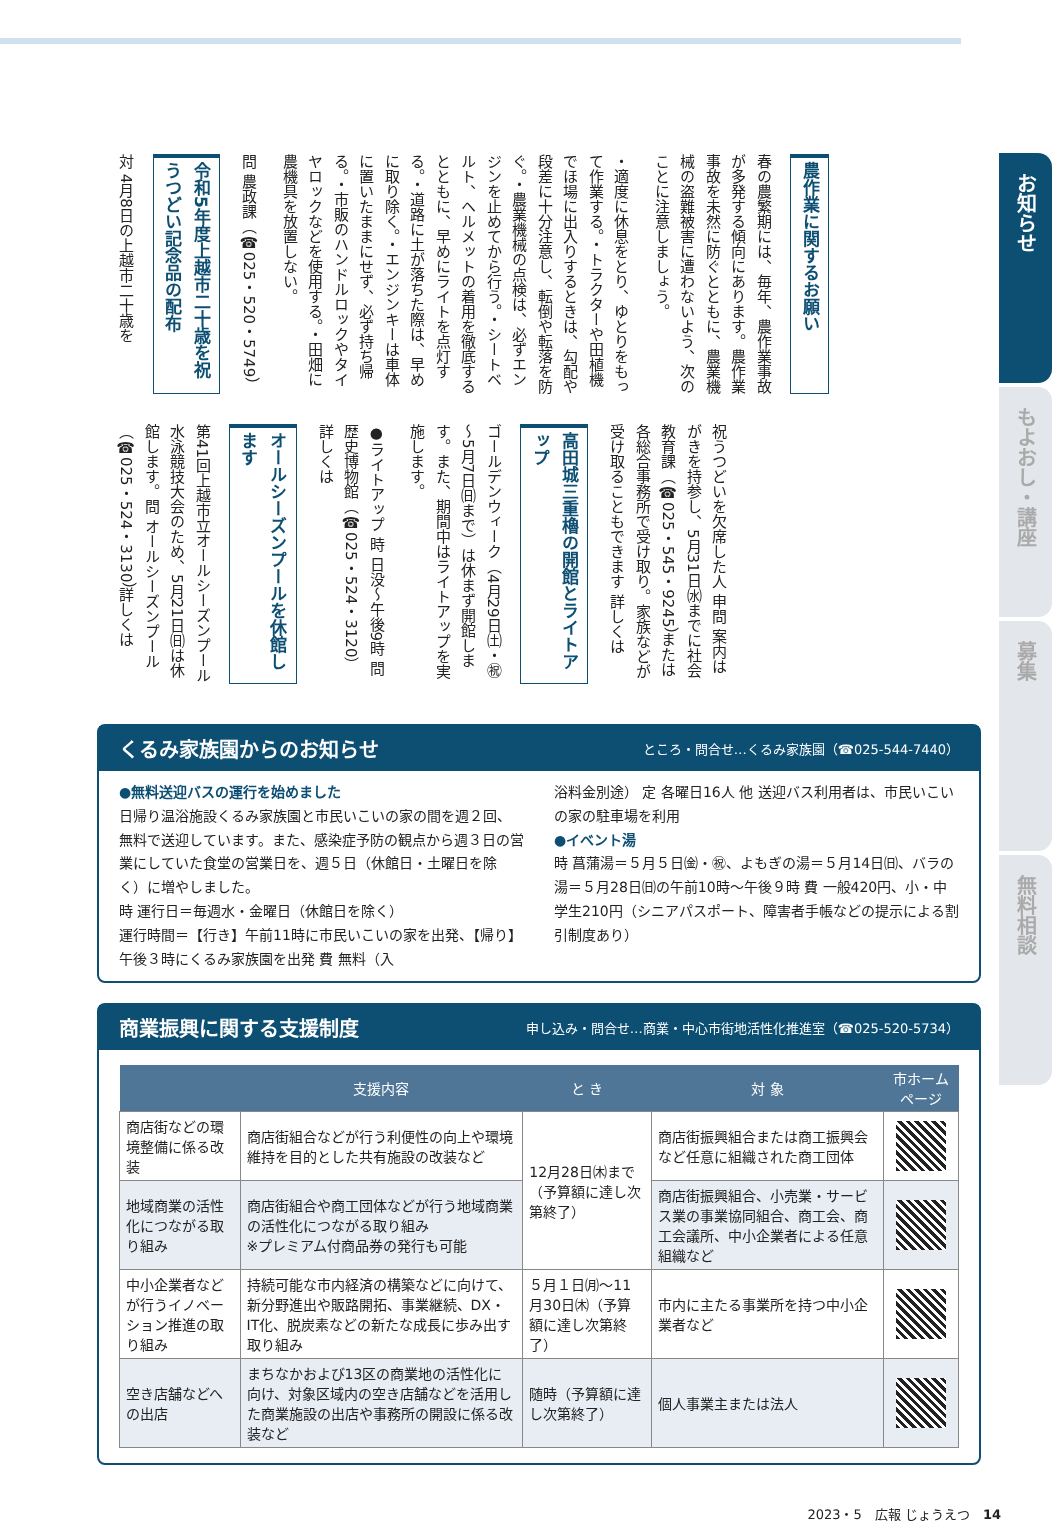お知らせ
もよおし・講座
募集
無料相談
農作業に関するお願い
春の農繁期には、毎年、農作業事故が多発する傾向にあります。農作業事故を未然に防ぐとともに、農業機械の盗難被害に遭わないよう、次のことに注意しましょう。
・適度に休息をとり、ゆとりをもって作業する。・トラクターや田植機でほ場に出入りするときは、勾配や段差に十分注意し、転倒や転落を防ぐ。・農業機械の点検は、必ずエンジンを止めてから行う。・シートベルト、ヘルメットの着用を徹底するとともに、早めにライトを点灯する。・道路に土が落ちた際は、早めに取り除く。・エンジンキーは車体に置いたままにせず、必ず持ち帰る。・市販のハンドルロックやタイヤロックなどを使用する。・田畑に農機具を放置しない。
問 農政課（☎025・520・5749）
令和5年度上越市二十歳を祝うつどい記念品の配布
対 4月8日の上越市二十歳を
祝うつどいを欠席した人 申問 案内はがきを持参し、5月31日㈬までに社会教育課（☎025・545・9245）または各総合事務所で受け取り。家族などが受け取ることもできます 詳しくは
高田城三重櫓の開館とライトアップ
ゴールデンウィーク（4月29日㈯・㊗～5月7日㈰まで）は休まず開館します。また、期間中はライトアップを実施します。
●ライトアップ 時 日没～午後9時 問 歴史博物館（☎025・524・3120）詳しくは
オールシーズンプールを休館します
第41回上越市立オールシーズンプール水泳競技大会のため、5月21日㈰は休館します。問 オールシーズンプール（☎025・524・3130）詳しくは
くるみ家族園からのお知らせ ところ・問合せ…くるみ家族園（☎025-544-7440）
●無料送迎バスの運行を始めました
日帰り温浴施設くるみ家族園と市民いこいの家の間を週２回、無料で送迎しています。また、感染症予防の観点から週３日の営業にしていた食堂の営業日を、週５日（休館日・土曜日を除く）に増やしました。
時 運行日＝毎週水・金曜日（休館日を除く）
運行時間＝【行き】午前11時に市民いこいの家を出発、【帰り】午後３時にくるみ家族園を出発 費 無料（入
浴料金別途） 定 各曜日16人 他 送迎バス利用者は、市民いこいの家の駐車場を利用
●イベント湯
時 菖蒲湯＝５月５日㈮・㊗、よもぎの湯＝５月14日㈰、バラの湯＝５月28日㈰の午前10時～午後９時 費 一般420円、小・中学生210円（シニアパスポート、障害者手帳などの提示による割引制度あり）
商業振興に関する支援制度 申し込み・問合せ…商業・中心市街地活性化推進室（☎025-520-5734）
| | 支援内容 | と き | 対 象 | 市ホームページ |
| --- | --- | --- | --- | --- |
| 商店街などの環境整備に係る改装 | 商店街組合などが行う利便性の向上や環境維持を目的とした共有施設の改装など | 12月28日㈭まで（予算額に達し次第終了） | 商店街振興組合または商工振興会など任意に組織された商工団体 | |
| 地域商業の活性化につながる取り組み | 商店街組合や商工団体などが行う地域商業の活性化につながる取り組み ※プレミアム付商品券の発行も可能 | | 商店街振興組合、小売業・サービス業の事業協同組合、商工会、商工会議所、中小企業者による任意組織など | |
| 中小企業者などが行うイノベーション推進の取り組み | 持続可能な市内経済の構築などに向けて、新分野進出や販路開拓、事業継続、DX・IT化、脱炭素などの新たな成長に歩み出す取り組み | ５月１日㈪～11月30日㈭（予算額に達し次第終了） | 市内に主たる事業所を持つ中小企業者など | |
| 空き店舗などへの出店 | まちなかおよび13区の商業地の活性化に向け、対象区域内の空き店舗などを活用した商業施設の出店や事務所の開設に係る改装など | 随時（予算額に達し次第終了） | 個人事業主または法人 | |
2023・5　広報 じょうえつ　14